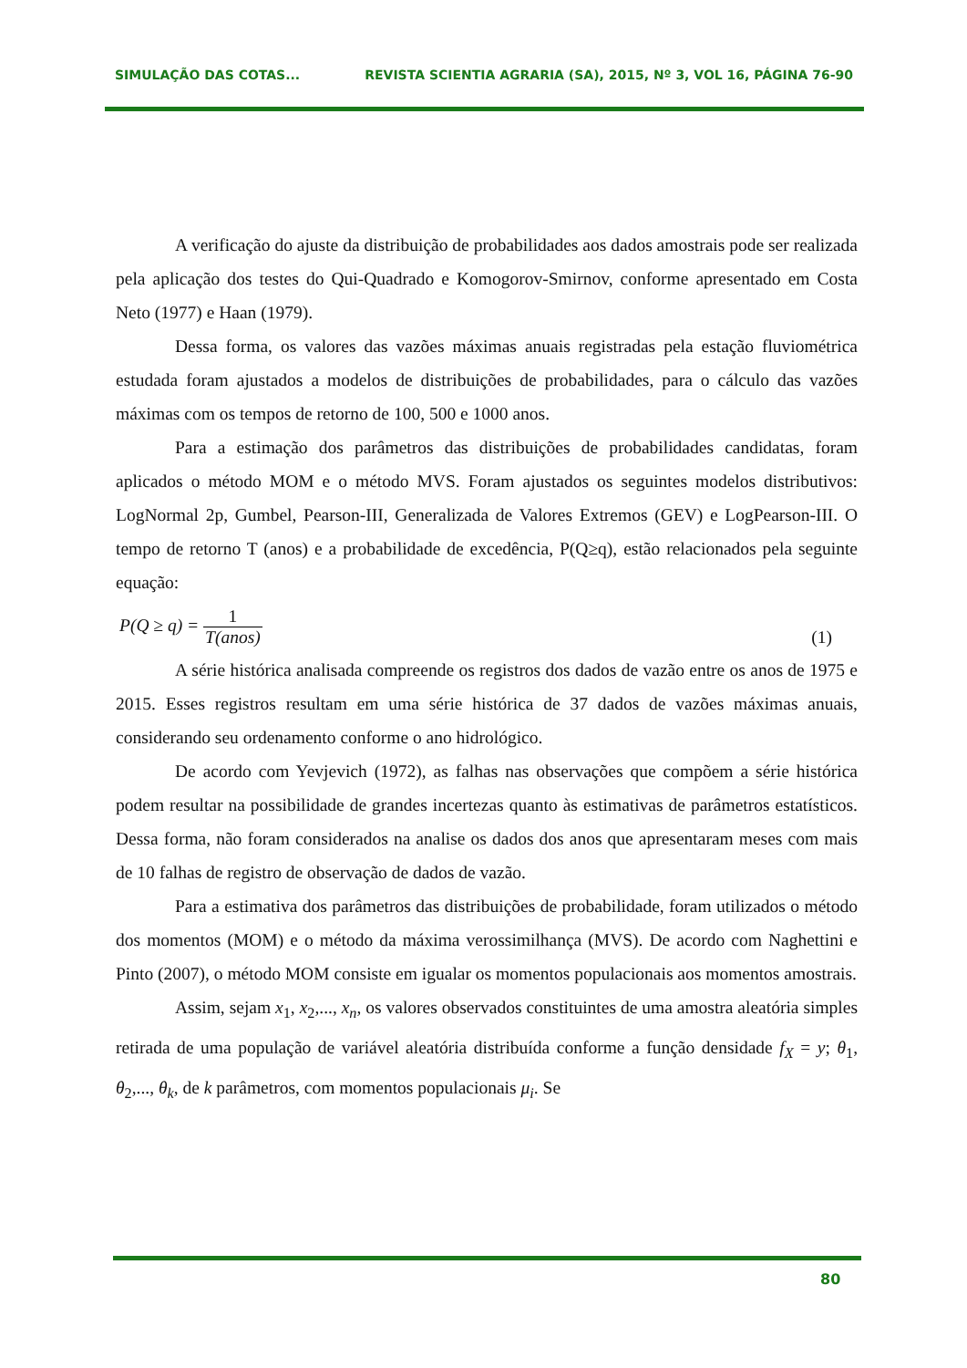SIMULAÇÃO DAS COTAS... REVISTA SCIENTIA AGRARIA (SA), 2015, Nº 3, VOL 16, PÁGINA 76-90
A verificação do ajuste da distribuição de probabilidades aos dados amostrais pode ser realizada pela aplicação dos testes do Qui-Quadrado e Komogorov-Smirnov, conforme apresentado em Costa Neto (1977) e Haan (1979).
Dessa forma, os valores das vazões máximas anuais registradas pela estação fluviométrica estudada foram ajustados a modelos de distribuições de probabilidades, para o cálculo das vazões máximas com os tempos de retorno de 100, 500 e 1000 anos.
Para a estimação dos parâmetros das distribuições de probabilidades candidatas, foram aplicados o método MOM e o método MVS. Foram ajustados os seguintes modelos distributivos: LogNormal 2p, Gumbel, Pearson-III, Generalizada de Valores Extremos (GEV) e LogPearson-III. O tempo de retorno T (anos) e a probabilidade de excedência, P(Q≥q), estão relacionados pela seguinte equação:
P(Q ≥ q) = 1 T(anos) (1)
A série histórica analisada compreende os registros dos dados de vazão entre os anos de 1975 e 2015. Esses registros resultam em uma série histórica de 37 dados de vazões máximas anuais, considerando seu ordenamento conforme o ano hidrológico.
De acordo com Yevjevich (1972), as falhas nas observações que compõem a série histórica podem resultar na possibilidade de grandes incertezas quanto às estimativas de parâmetros estatísticos. Dessa forma, não foram considerados na analise os dados dos anos que apresentaram meses com mais de 10 falhas de registro de observação de dados de vazão.
Para a estimativa dos parâmetros das distribuições de probabilidade, foram utilizados o método dos momentos (MOM) e o método da máxima verossimilhança (MVS). De acordo com Naghettini e Pinto (2007), o método MOM consiste em igualar os momentos populacionais aos momentos amostrais.
Assim, sejam x<sub>1</sub>, x<sub>2</sub>,..., x<sub>n</sub>, os valores observados constituintes de uma amostra aleatória simples retirada de uma população de variável aleatória distribuída conforme a função densidade f<sub>X</sub> = y; θ<sub>1</sub>, θ<sub>2</sub>,..., θ<sub>k</sub>, de k parâmetros, com momentos populacionais μ<sub>i</sub>. Se
80